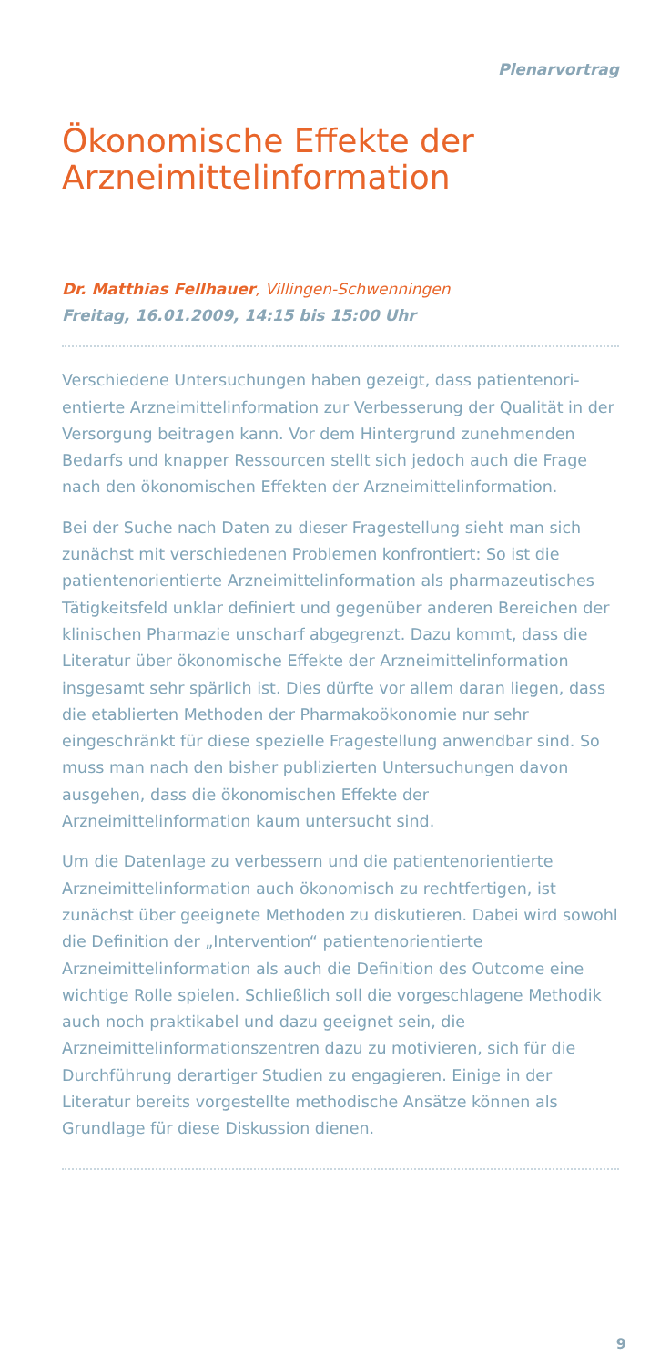Plenarvortrag
Ökonomische Effekte der Arzneimittelinformation
Dr. Matthias Fellhauer, Villingen-Schwenningen
Freitag, 16.01.2009, 14:15 bis 15:00 Uhr
Verschiedene Untersuchungen haben gezeigt, dass patientenori­entierte Arzneimittelinformation zur Verbesserung der Qualität in der Versorgung beitragen kann. Vor dem Hintergrund zuneh­menden Bedarfs und knapper Ressourcen stellt sich jedoch auch die Frage nach den ökonomischen Effekten der Arzneimittel­information.
Bei der Suche nach Daten zu dieser Fragestellung sieht man sich zunächst mit verschiedenen Problemen konfrontiert: So ist die patientenorientierte Arzneimittelinformation als pharmazeuti­sches Tätigkeitsfeld unklar definiert und gegenüber anderen Bereichen der klinischen Pharmazie unscharf abgegrenzt. Dazu kommt, dass die Literatur über ökonomische Effekte der Arznei­mittelinformation insgesamt sehr spärlich ist. Dies dürfte vor allem daran liegen, dass die etablierten Methoden der Pharma­koökonomie nur sehr eingeschränkt für diese spezielle Frage­stellung anwendbar sind. So muss man nach den bisher publi­zierten Untersuchungen davon ausgehen, dass die ökonomischen Effekte der Arzneimittelinformation kaum untersucht sind.
Um die Datenlage zu verbessern und die patientenorientierte Arzneimittelinformation auch ökonomisch zu rechtfertigen, ist zunächst über geeignete Methoden zu diskutieren. Dabei wird sowohl die Definition der „Intervention“ patientenorientierte Arzneimittelinformation als auch die Definition des Outcome eine wichtige Rolle spielen. Schließlich soll die vorgeschlagene Methodik auch noch praktikabel und dazu geeignet sein, die Arzneimittelinformationszentren dazu zu motivieren, sich für die Durchführung derartiger Studien zu engagieren. Einige in der Literatur bereits vorgestellte methodische Ansätze können als Grundlage für diese Diskussion dienen.
9